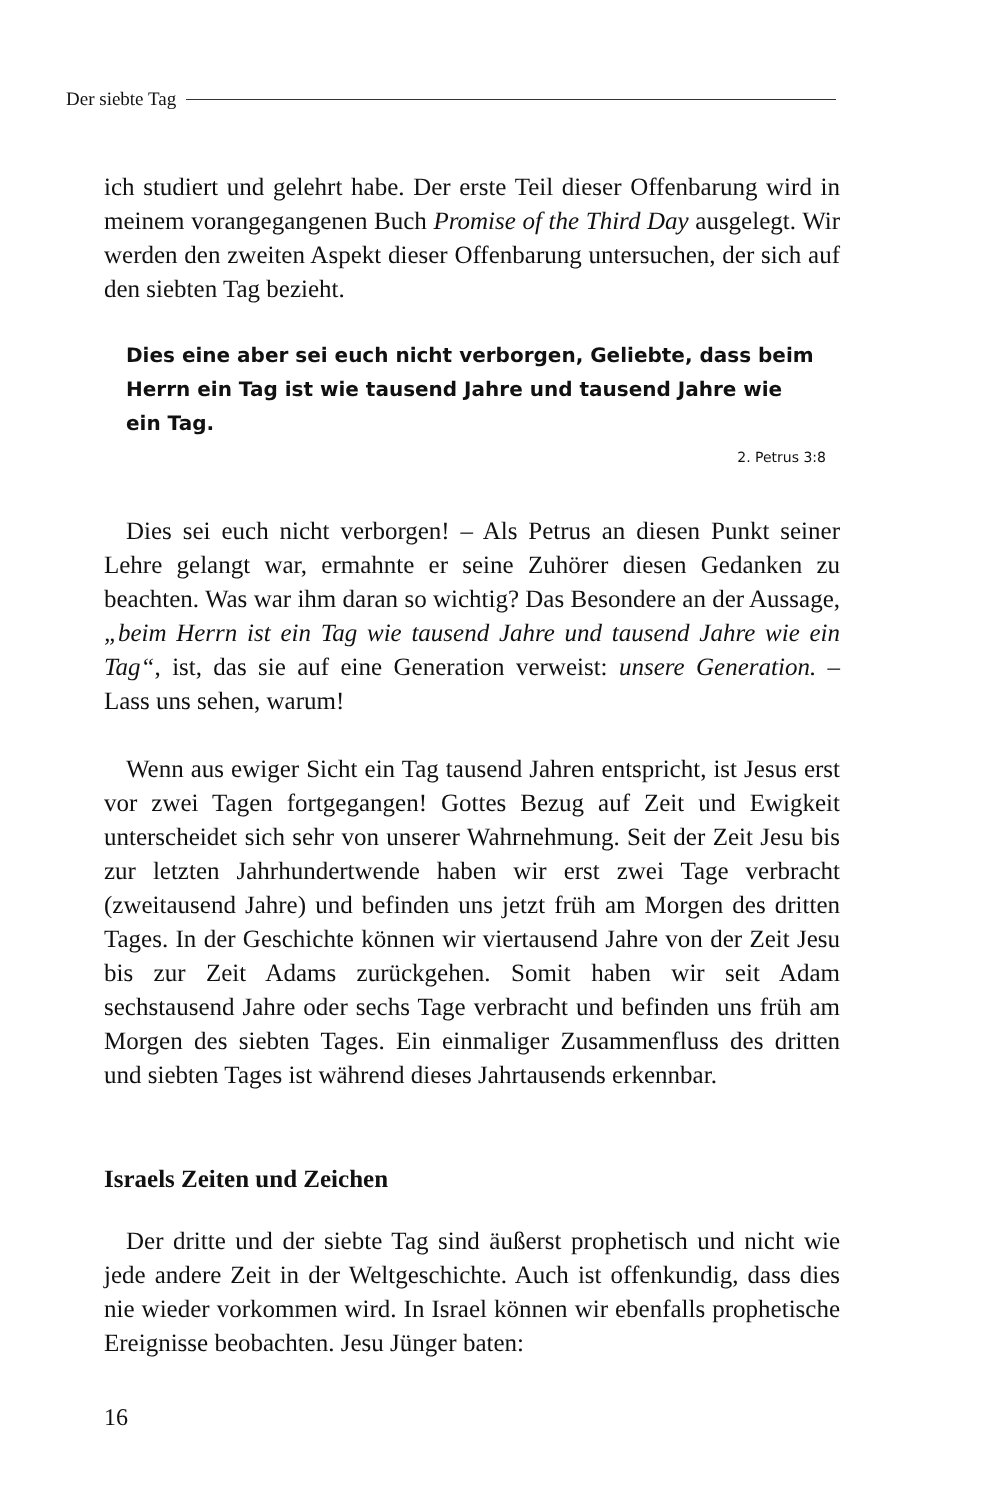Der siebte Tag
ich studiert und gelehrt habe. Der erste Teil dieser Offenbarung wird in meinem vorangegangenen Buch Promise of the Third Day ausgelegt. Wir werden den zweiten Aspekt dieser Offenbarung untersuchen, der sich auf den siebten Tag bezieht.
Dies eine aber sei euch nicht verborgen, Geliebte, dass beim Herrn ein Tag ist wie tausend Jahre und tausend Jahre wie ein Tag.
2. Petrus 3:8
Dies sei euch nicht verborgen! – Als Petrus an diesen Punkt seiner Lehre gelangt war, ermahnte er seine Zuhörer diesen Gedanken zu beachten. Was war ihm daran so wichtig? Das Besondere an der Aussage, „beim Herrn ist ein Tag wie tausend Jahre und tausend Jahre wie ein Tag“, ist, das sie auf eine Generation verweist: unsere Generation. – Lass uns sehen, warum!
Wenn aus ewiger Sicht ein Tag tausend Jahren entspricht, ist Jesus erst vor zwei Tagen fortgegangen! Gottes Bezug auf Zeit und Ewigkeit unterscheidet sich sehr von unserer Wahrnehmung. Seit der Zeit Jesu bis zur letzten Jahrhundertwende haben wir erst zwei Tage verbracht (zweitausend Jahre) und befinden uns jetzt früh am Morgen des dritten Tages. In der Geschichte können wir viertausend Jahre von der Zeit Jesu bis zur Zeit Adams zurückgehen. Somit haben wir seit Adam sechstausend Jahre oder sechs Tage verbracht und befinden uns früh am Morgen des siebten Tages. Ein einmaliger Zusammenfluss des dritten und siebten Tages ist während dieses Jahrtausends erkennbar.
Israels Zeiten und Zeichen
Der dritte und der siebte Tag sind äußerst prophetisch und nicht wie jede andere Zeit in der Weltgeschichte. Auch ist offenkundig, dass dies nie wieder vorkommen wird. In Israel können wir ebenfalls prophetische Ereignisse beobachten. Jesu Jünger baten:
16